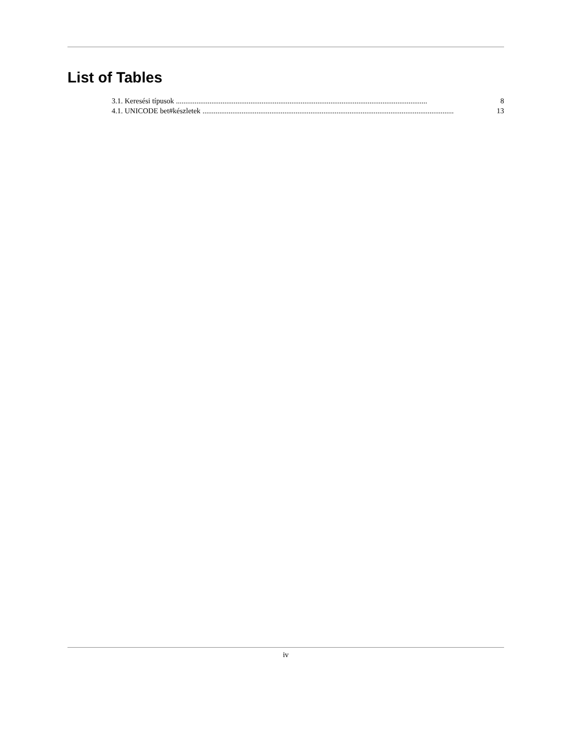List of Tables
3.1. Keresési típusok....................................................................................................................................... 8
4.1. UNICODE bet#készletek....................................................................................................................................... 13
iv